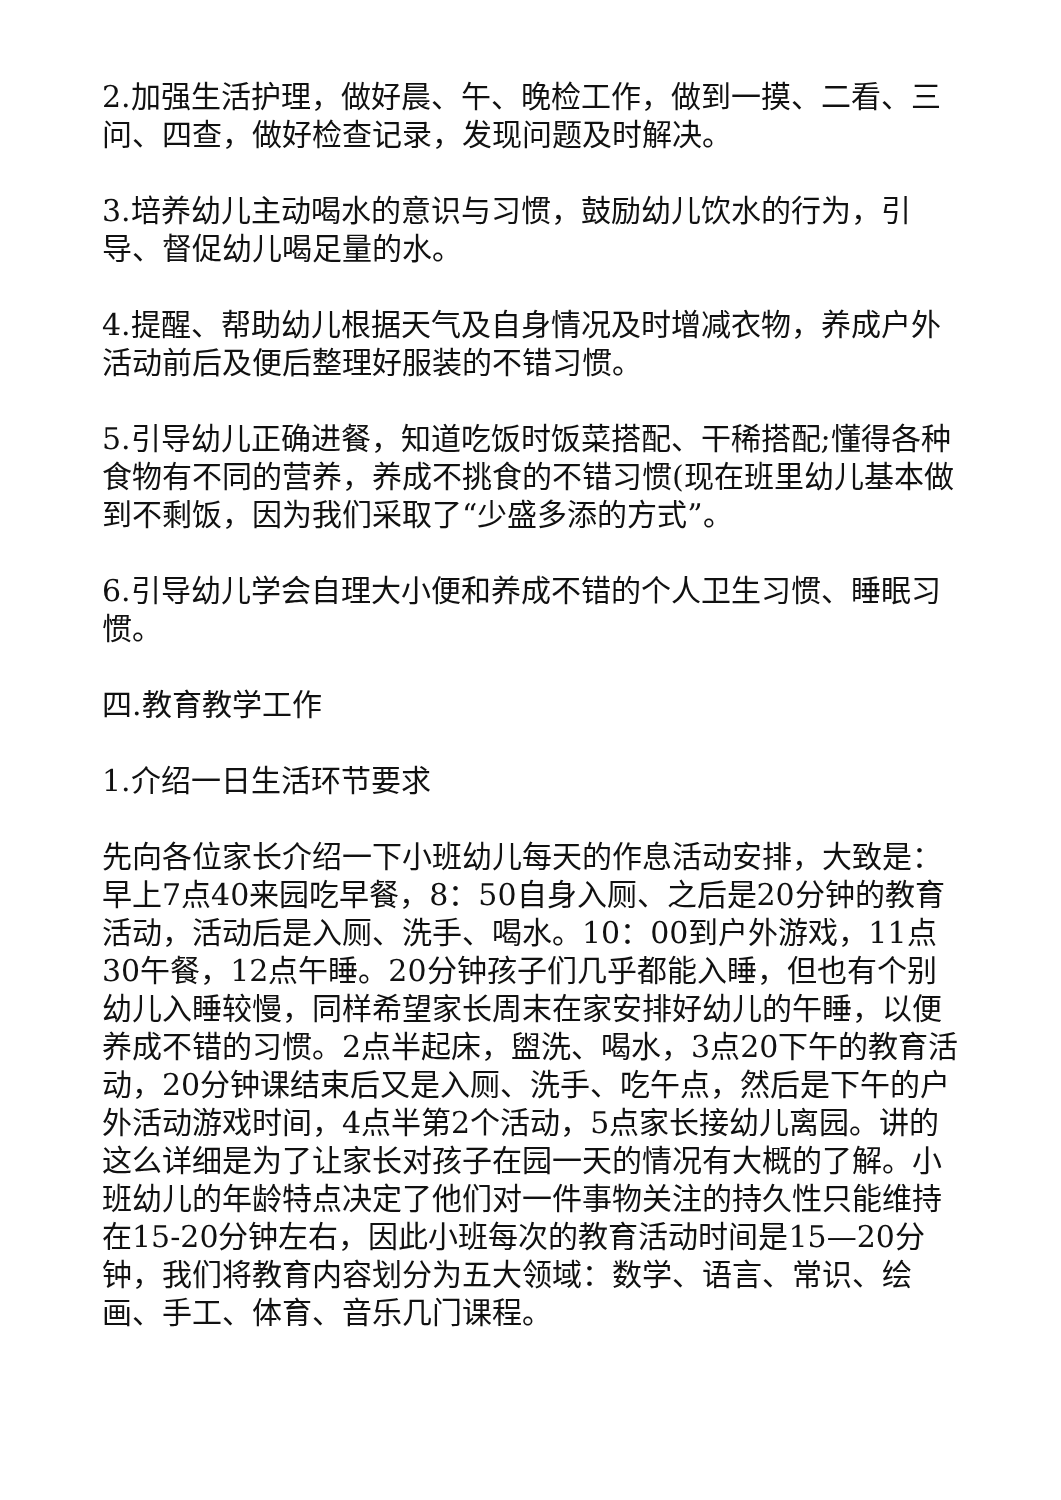2.加强生活护理，做好晨、午、晚检工作，做到一摸、二看、三问、四查，做好检查记录，发现问题及时解决。
3.培养幼儿主动喝水的意识与习惯，鼓励幼儿饮水的行为，引导、督促幼儿喝足量的水。
4.提醒、帮助幼儿根据天气及自身情况及时增减衣物，养成户外活动前后及便后整理好服装的不错习惯。
5.引导幼儿正确进餐，知道吃饭时饭菜搭配、干稀搭配;懂得各种食物有不同的营养，养成不挑食的不错习惯(现在班里幼儿基本做到不剩饭，因为我们采取了“少盛多添的方式”。
6.引导幼儿学会自理大小便和养成不错的个人卫生习惯、睡眠习惯。
四.教育教学工作
1.介绍一日生活环节要求
先向各位家长介绍一下小班幼儿每天的作息活动安排，大致是：早上7点40来园吃早餐，8：50自身入厕、之后是20分钟的教育活动，活动后是入厕、洗手、喝水。10：00到户外游戏，11点30午餐，12点午睡。20分钟孩子们几乎都能入睡，但也有个别幼儿入睡较慢，同样希望家长周末在家安排好幼儿的午睡，以便养成不错的习惯。2点半起床，盥洗、喝水，3点20下午的教育活动，20分钟课结束后又是入厕、洗手、吃午点，然后是下午的户外活动游戏时间，4点半第2个活动，5点家长接幼儿离园。讲的这么详细是为了让家长对孩子在园一天的情况有大概的了解。小班幼儿的年龄特点决定了他们对一件事物关注的持久性只能维持在15-20分钟左右，因此小班每次的教育活动时间是15—20分钟，我们将教育内容划分为五大领域：数学、语言、常识、绘画、手工、体育、音乐几门课程。